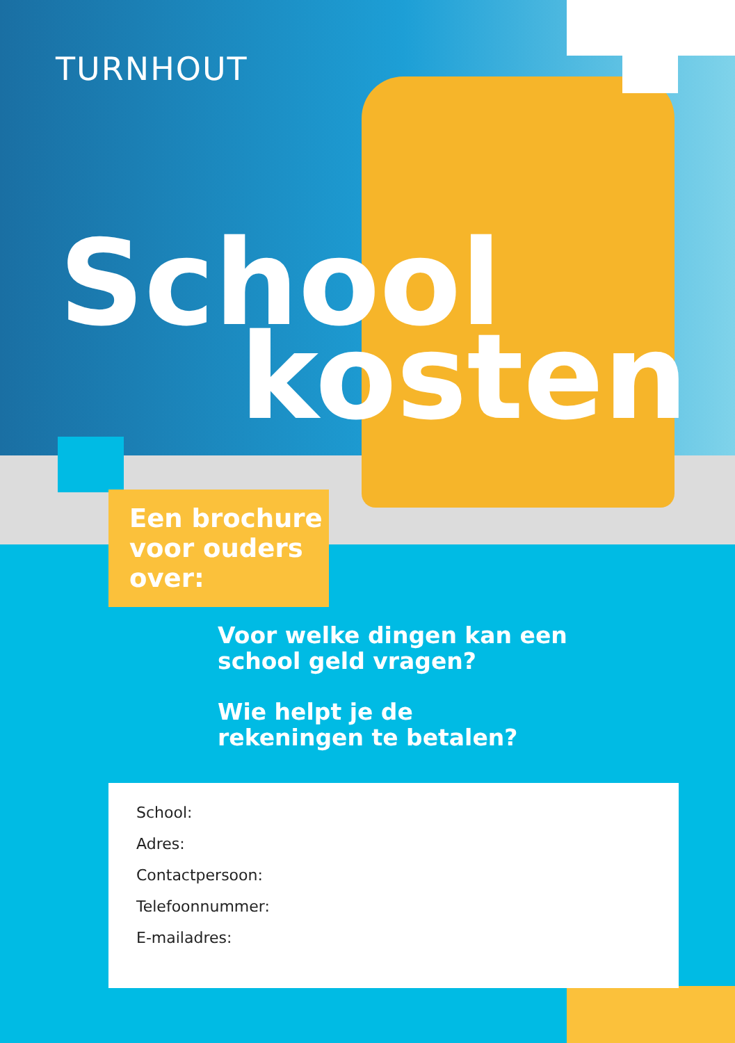TURNHOUT
School
kosten
Een brochure voor ouders over:
Voor welke dingen kan een
school geld vragen?
Wie helpt je de
rekeningen te betalen?
School:
Adres:
Contactpersoon:
Telefoonnummer:
E-mailadres: